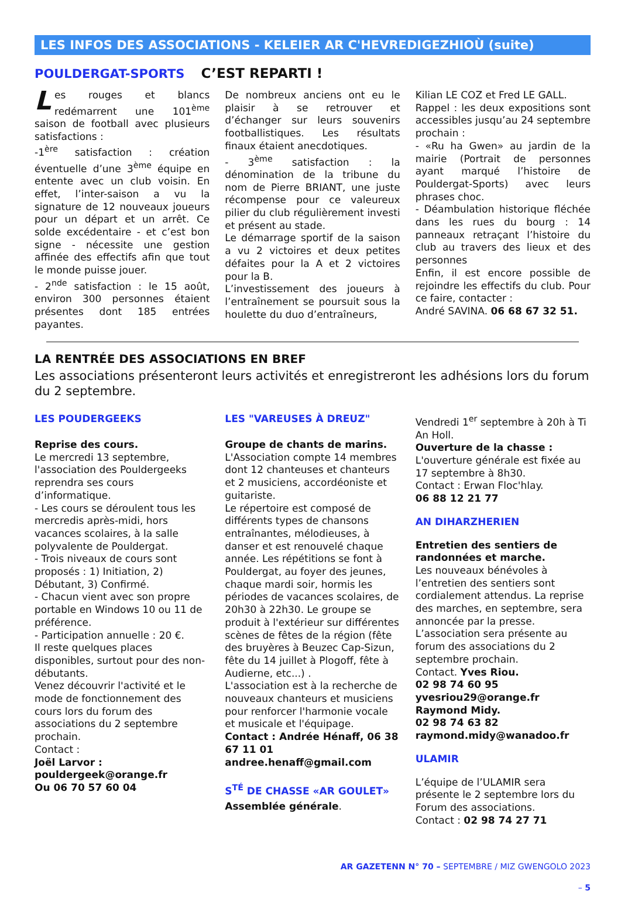LES INFOS DES ASSOCIATIONS - KELEIER AR C'HEVREDIGEZHIOÙ (suite)
POULDERGAT-SPORTS C’EST REPARTI !
Les rouges et blancs redémarrent une 101<sup>ème</sup> saison de football avec plusieurs satisfactions :
-1<sup>ère</sup> satisfaction : création éventuelle d’une 3<sup>ème</sup> équipe en entente avec un club voisin. En effet, l’inter-saison a vu la signature de 12 nouveaux joueurs pour un départ et un arrêt. Ce solde excédentaire - et c’est bon signe - nécessite une gestion affinée des effectifs afin que tout le monde puisse jouer.
- 2<sup>nde</sup> satisfaction : le 15 août, environ 300 personnes étaient présentes dont 185 entrées payantes.
De nombreux anciens ont eu le plaisir à se retrouver et d’échanger sur leurs souvenirs footballistiques. Les résultats finaux étaient anecdotiques.
- 3<sup>ème</sup> satisfaction : la dénomination de la tribune du nom de Pierre BRIANT, une juste récompense pour ce valeureux pilier du club régulièrement investi et présent au stade.
Le démarrage sportif de la saison a vu 2 victoires et deux petites défaites pour la A et 2 victoires pour la B.
L’investissement des joueurs à l’entraînement se poursuit sous la houlette du duo d’entraîneurs,
Kilian LE COZ et Fred LE GALL.
Rappel : les deux expositions sont accessibles jusqu’au 24 septembre prochain :
- «Ru ha Gwen» au jardin de la mairie (Portrait de personnes ayant marqué l’histoire de Pouldergat-Sports) avec leurs phrases choc.
- Déambulation historique fléchée dans les rues du bourg : 14 panneaux retraçant l’histoire du club au travers des lieux et des personnes
Enfin, il est encore possible de rejoindre les effectifs du club. Pour ce faire, contacter :
André SAVINA. 06 68 67 32 51.
LA RENTRÉE DES ASSOCIATIONS EN BREF
Les associations présenteront leurs activités et enregistreront les adhésions lors du forum du 2 septembre.
LES POUDERGEEKS
Reprise des cours.
Le mercredi 13 septembre, l'association des Pouldergeeks reprendra ses cours d’informatique.
- Les cours se déroulent tous les mercredis après-midi, hors vacances scolaires, à la salle polyvalente de Pouldergat.
- Trois niveaux de cours sont proposés : 1) Initiation, 2) Débutant, 3) Confirmé.
- Chacun vient avec son propre portable en Windows 10 ou 11 de préférence.
- Participation annuelle : 20 €.
Il reste quelques places disponibles, surtout pour des non-débutants.
Venez découvrir l'activité et le mode de fonctionnement des cours lors du forum des associations du 2 septembre prochain.
Contact :
Joël Larvor :
pouldergeek@orange.fr
Ou 06 70 57 60 04
LES "VAREUSES À DREUZ"
Groupe de chants de marins.
L'Association compte 14 membres dont 12 chanteuses et chanteurs et 2 musiciens, accordéoniste et guitariste.
Le répertoire est composé de différents types de chansons entraînantes, mélodieuses, à danser et est renouvelé chaque année. Les répétitions se font à Pouldergat, au foyer des jeunes, chaque mardi soir, hormis les périodes de vacances scolaires, de 20h30 à 22h30. Le groupe se produit à l'extérieur sur différentes scènes de fêtes de la région (fête des bruyères à Beuzec Cap-Sizun, fête du 14 juillet à Plogoff, fête à Audierne, etc...) .
L'association est à la recherche de nouveaux chanteurs et musiciens pour renforcer l'harmonie vocale et musicale et l'équipage.
Contact : Andrée Hénaff, 06 38 67 11 01
andree.henaff@gmail.com
S<sup>TÉ</sup> DE CHASSE «AR GOULET»
Assemblée générale.
Vendredi 1<sup>er</sup> septembre à 20h à Ti An Holl.
Ouverture de la chasse :
L'ouverture générale est fixée au 17 septembre à 8h30.
Contact : Erwan Floc'hlay.
06 88 12 21 77
AN DIHARZHERIEN
Entretien des sentiers de randonnées et marche.
Les nouveaux bénévoles à l’entretien des sentiers sont cordialement attendus. La reprise des marches, en septembre, sera annoncée par la presse.
L’association sera présente au forum des associations du 2 septembre prochain.
Contact. Yves Riou.
02 98 74 60 95
yvesriou29@orange.fr
Raymond Midy.
02 98 74 63 82
raymond.midy@wanadoo.fr
ULAMIR
L’équipe de l’ULAMIR sera présente le 2 septembre lors du Forum des associations.
Contact : 02 98 74 27 71
AR GAZETENN N° 70 – SEPTEMBRE / MIZ GWENGOLO 2023
– 5